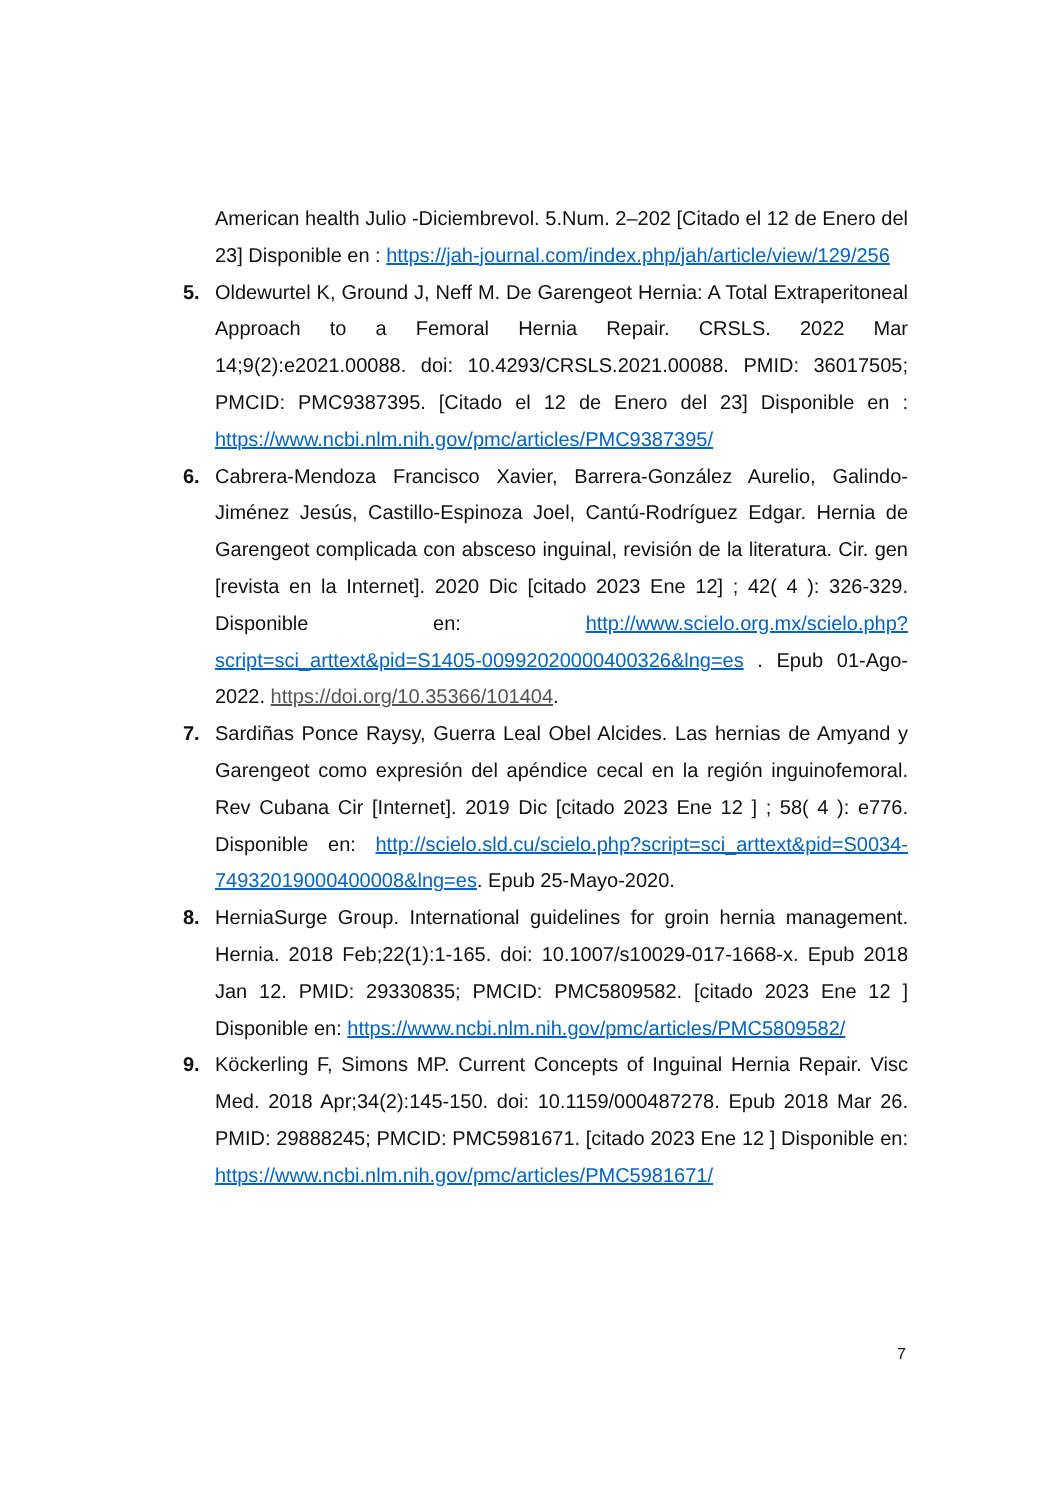American health Julio -Diciembrevol. 5.Num. 2–202 [Citado el 12 de Enero del 23] Disponible en : https://jah-journal.com/index.php/jah/article/view/129/256
5. Oldewurtel K, Ground J, Neff M. De Garengeot Hernia: A Total Extraperitoneal Approach to a Femoral Hernia Repair. CRSLS. 2022 Mar 14;9(2):e2021.00088. doi: 10.4293/CRSLS.2021.00088. PMID: 36017505; PMCID: PMC9387395. [Citado el 12 de Enero del 23] Disponible en : https://www.ncbi.nlm.nih.gov/pmc/articles/PMC9387395/
6. Cabrera-Mendoza Francisco Xavier, Barrera-González Aurelio, Galindo-Jiménez Jesús, Castillo-Espinoza Joel, Cantú-Rodríguez Edgar. Hernia de Garengeot complicada con absceso inguinal, revisión de la literatura. Cir. gen [revista en la Internet]. 2020 Dic [citado 2023 Ene 12] ; 42( 4 ): 326-329. Disponible en: http://www.scielo.org.mx/scielo.php?script=sci_arttext&pid=S1405-00992020000400326&lng=es . Epub 01-Ago-2022. https://doi.org/10.35366/101404.
7. Sardiñas Ponce Raysy, Guerra Leal Obel Alcides. Las hernias de Amyand y Garengeot como expresión del apéndice cecal en la región inguinofemoral. Rev Cubana Cir [Internet]. 2019 Dic [citado 2023 Ene 12 ] ; 58( 4 ): e776. Disponible en: http://scielo.sld.cu/scielo.php?script=sci_arttext&pid=S0034-74932019000400008&lng=es. Epub 25-Mayo-2020.
8. HerniaSurge Group. International guidelines for groin hernia management. Hernia. 2018 Feb;22(1):1-165. doi: 10.1007/s10029-017-1668-x. Epub 2018 Jan 12. PMID: 29330835; PMCID: PMC5809582. [citado 2023 Ene 12 ] Disponible en: https://www.ncbi.nlm.nih.gov/pmc/articles/PMC5809582/
9. Köckerling F, Simons MP. Current Concepts of Inguinal Hernia Repair. Visc Med. 2018 Apr;34(2):145-150. doi: 10.1159/000487278. Epub 2018 Mar 26. PMID: 29888245; PMCID: PMC5981671. [citado 2023 Ene 12 ] Disponible en: https://www.ncbi.nlm.nih.gov/pmc/articles/PMC5981671/
7